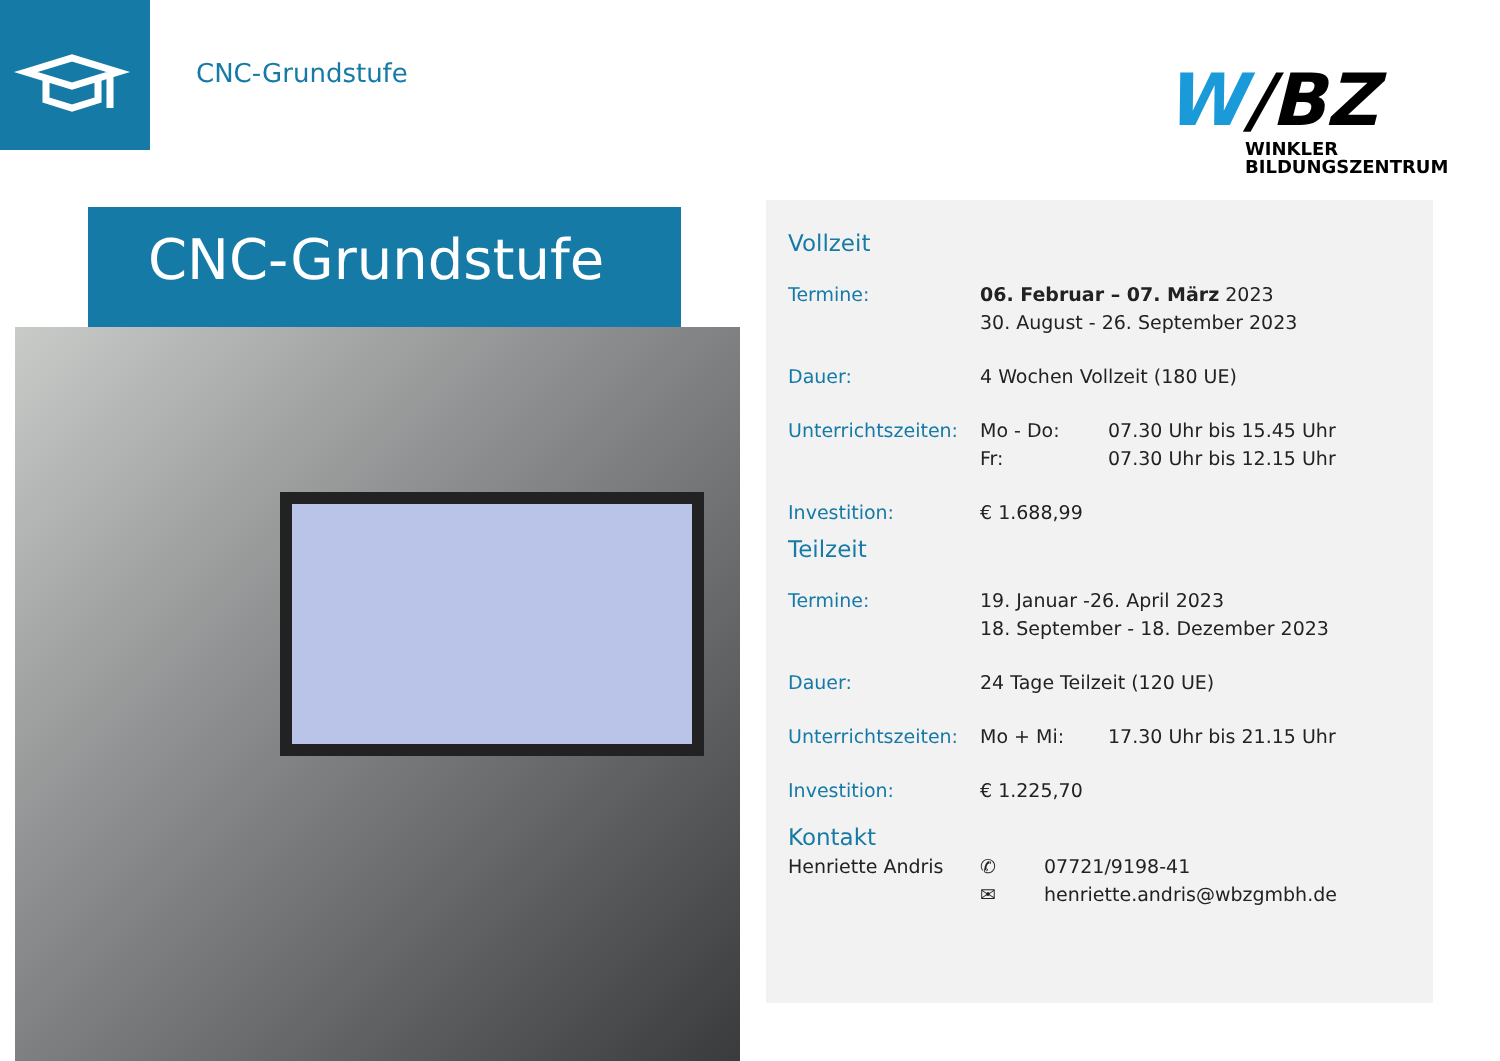CNC-Grundstufe
W/BZ
WINKLER
BILDUNGSZENTRUM
CNC-Grundstufe
Vollzeit
| Termine: | 06. Februar – 07. März 2023 30. August - 26. September 2023 | |
| Dauer: | 4 Wochen Vollzeit (180 UE) | |
| Unterrichtszeiten: | Mo - Do: Fr: | 07.30 Uhr bis 15.45 Uhr 07.30 Uhr bis 12.15 Uhr |
| Investition: | € 1.688,99 | |
Teilzeit
| Termine: | 19. Januar -26. April 2023 18. September - 18. Dezember 2023 | |
| Dauer: | 24 Tage Teilzeit (120 UE) | |
| Unterrichtszeiten: | Mo + Mi: | 17.30 Uhr bis 21.15 Uhr |
| Investition: | € 1.225,70 | |
Kontakt
| Henriette Andris | ✆ ✉ | 07721/9198-41 henriette.andris@wbzgmbh.de |